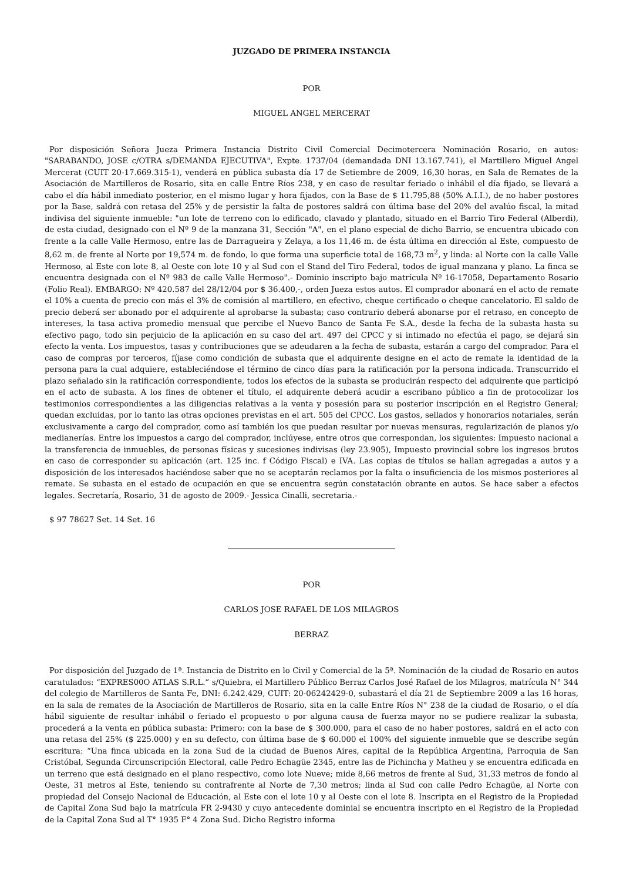JUZGADO DE PRIMERA INSTANCIA
POR
MIGUEL ANGEL MERCERAT
Por disposición Señora Jueza Primera Instancia Distrito Civil Comercial Decimotercera Nominación Rosario, en autos: "SARABANDO, JOSE c/OTRA s/DEMANDA EJECUTIVA", Expte. 1737/04 (demandada DNI 13.167.741), el Martillero Miguel Angel Mercerat (CUIT 20-17.669.315-1), venderá en pública subasta día 17 de Setiembre de 2009, 16,30 horas, en Sala de Remates de la Asociación de Martilleros de Rosario, sita en calle Entre Ríos 238, y en caso de resultar feriado o inhábil el día fijado, se llevará a cabo el día hábil inmediato posterior, en el mismo lugar y hora fijados, con la Base de $ 11.795,88 (50% A.I.I.), de no haber postores por la Base, saldrá con retasa del 25% y de persistir la falta de postores saldrá con última base del 20% del avalúo fiscal, la mitad indivisa del siguiente inmueble: "un lote de terreno con lo edificado, clavado y plantado, situado en el Barrio Tiro Federal (Alberdi), de esta ciudad, designado con el Nº 9 de la manzana 31, Sección "A", en el plano especial de dicho Barrio, se encuentra ubicado con frente a la calle Valle Hermoso, entre las de Darragueira y Zelaya, a los 11,46 m. de ésta última en dirección al Este, compuesto de 8,62 m. de frente al Norte por 19,574 m. de fondo, lo que forma una superficie total de 168,73 m<sup>2</sup>, y linda: al Norte con la calle Valle Hermoso, al Este con lote 8, al Oeste con lote 10 y al Sud con el Stand del Tiro Federal, todos de igual manzana y plano. La finca se encuentra designada con el Nº 983 de calle Valle Hermoso".- Dominio inscripto bajo matrícula Nº 16-17058, Departamento Rosario (Folio Real). EMBARGO: Nº 420.587 del 28/12/04 por $ 36.400,-, orden Jueza estos autos. El comprador abonará en el acto de remate el 10% a cuenta de precio con más el 3% de comisión al martillero, en efectivo, cheque certificado o cheque cancelatorio. El saldo de precio deberá ser abonado por el adquirente al aprobarse la subasta; caso contrario deberá abonarse por el retraso, en concepto de intereses, la tasa activa promedio mensual que percibe el Nuevo Banco de Santa Fe S.A., desde la fecha de la subasta hasta su efectivo pago, todo sin perjuicio de la aplicación en su caso del art. 497 del CPCC y si intimado no efectúa el pago, se dejará sin efecto la venta. Los impuestos, tasas y contribuciones que se adeudaren a la fecha de subasta, estarán a cargo del comprador. Para el caso de compras por terceros, fíjase como condición de subasta que el adquirente designe en el acto de remate la identidad de la persona para la cual adquiere, estableciéndose el término de cinco días para la ratificación por la persona indicada. Transcurrido el plazo señalado sin la ratificación correspondiente, todos los efectos de la subasta se producirán respecto del adquirente que participó en el acto de subasta. A los fines de obtener el título, el adquirente deberá acudir a escribano público a fin de protocolizar los testimonios correspondientes a las diligencias relativas a la venta y posesión para su posterior inscripción en el Registro General; quedan excluidas, por lo tanto las otras opciones previstas en el art. 505 del CPCC. Los gastos, sellados y honorarios notariales, serán exclusivamente a cargo del comprador, como así también los que puedan resultar por nuevas mensuras, regularización de planos y/o medianerías. Entre los impuestos a cargo del comprador, inclúyese, entre otros que correspondan, los siguientes: Impuesto nacional a la transferencia de inmuebles, de personas físicas y sucesiones indivisas (ley 23.905), Impuesto provincial sobre los ingresos brutos en caso de corresponder su aplicación (art. 125 inc. f Código Fiscal) e IVA. Las copias de títulos se hallan agregadas a autos y a disposición de los interesados haciéndose saber que no se aceptarán reclamos por la falta o insuficiencia de los mismos posteriores al remate. Se subasta en el estado de ocupación en que se encuentra según constatación obrante en autos. Se hace saber a efectos legales. Secretaría, Rosario, 31 de agosto de 2009.- Jessica Cinalli, secretaria.-
$ 97 78627 Set. 14 Set. 16
POR
CARLOS JOSE RAFAEL DE LOS MILAGROS
BERRAZ
Por disposición del Juzgado de 1ª. Instancia de Distrito en lo Civil y Comercial de la 5ª. Nominación de la ciudad de Rosario en autos caratulados: “EXPRES00O ATLAS S.R.L.” s/Quiebra, el Martillero Público Berraz Carlos José Rafael de los Milagros, matrícula N° 344 del colegio de Martilleros de Santa Fe, DNI: 6.242.429, CUIT: 20-06242429-0, subastará el día 21 de Septiembre 2009 a las 16 horas, en la sala de remates de la Asociación de Martilleros de Rosario, sita en la calle Entre Ríos N° 238 de la ciudad de Rosario, o el día hábil siguiente de resultar inhábil o feriado el propuesto o por alguna causa de fuerza mayor no se pudiere realizar la subasta, procederá a la venta en pública subasta: Primero: con la base de $ 300.000, para el caso de no haber postores, saldrá en el acto con una retasa del 25% ($ 225.000) y en su defecto, con última base de $ 60.000 el 100% del siguiente inmueble que se describe según escritura: “Una finca ubicada en la zona Sud de la ciudad de Buenos Aires, capital de la República Argentina, Parroquia de San Cristóbal, Segunda Circunscripción Electoral, calle Pedro Echagüe 2345, entre las de Pichincha y Matheu y se encuentra edificada en un terreno que está designado en el plano respectivo, como lote Nueve; mide 8,66 metros de frente al Sud, 31,33 metros de fondo al Oeste, 31 metros al Este, teniendo su contrafrente al Norte de 7,30 metros; linda al Sud con calle Pedro Echagüe, al Norte con propiedad del Consejo Nacional de Educación, al Este con el lote 10 y al Oeste con el lote 8. Inscripta en el Registro de la Propiedad de Capital Zona Sud bajo la matrícula FR 2-9430 y cuyo antecedente dominial se encuentra inscripto en el Registro de la Propiedad de la Capital Zona Sud al T° 1935 F° 4 Zona Sud. Dicho Registro informa